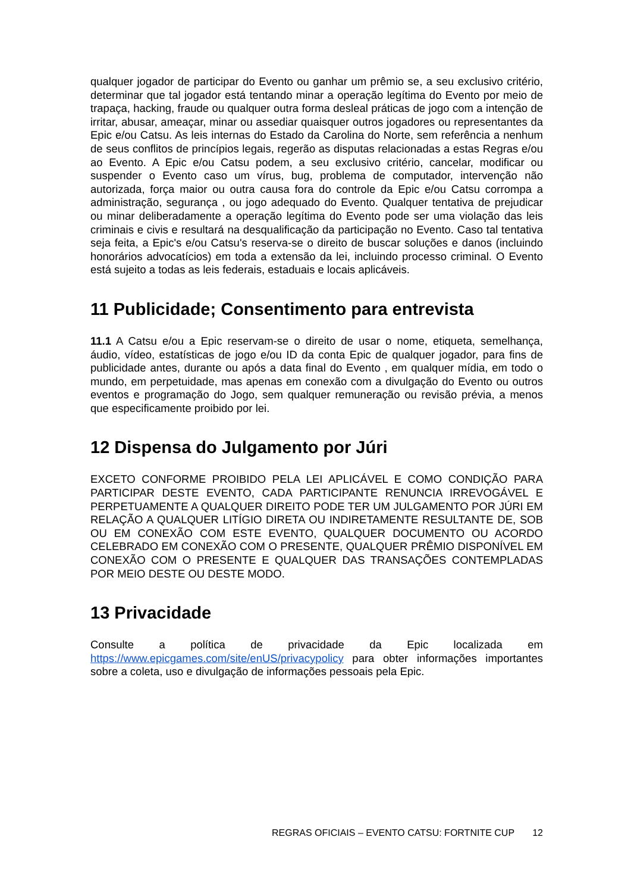qualquer jogador de participar do Evento ou ganhar um prêmio se, a seu exclusivo critério, determinar que tal jogador está tentando minar a operação legítima do Evento por meio de trapaça, hacking, fraude ou qualquer outra forma desleal práticas de jogo com a intenção de irritar, abusar, ameaçar, minar ou assediar quaisquer outros jogadores ou representantes da Epic e/ou Catsu. As leis internas do Estado da Carolina do Norte, sem referência a nenhum de seus conflitos de princípios legais, regerão as disputas relacionadas a estas Regras e/ou ao Evento. A Epic e/ou Catsu podem, a seu exclusivo critério, cancelar, modificar ou suspender o Evento caso um vírus, bug, problema de computador, intervenção não autorizada, força maior ou outra causa fora do controle da Epic e/ou Catsu corrompa a administração, segurança , ou jogo adequado do Evento. Qualquer tentativa de prejudicar ou minar deliberadamente a operação legítima do Evento pode ser uma violação das leis criminais e civis e resultará na desqualificação da participação no Evento. Caso tal tentativa seja feita, a Epic's e/ou Catsu's reserva-se o direito de buscar soluções e danos (incluindo honorários advocatícios) em toda a extensão da lei, incluindo processo criminal. O Evento está sujeito a todas as leis federais, estaduais e locais aplicáveis.
11 Publicidade; Consentimento para entrevista
11.1 A Catsu e/ou a Epic reservam-se o direito de usar o nome, etiqueta, semelhança, áudio, vídeo, estatísticas de jogo e/ou ID da conta Epic de qualquer jogador, para fins de publicidade antes, durante ou após a data final do Evento , em qualquer mídia, em todo o mundo, em perpetuidade, mas apenas em conexão com a divulgação do Evento ou outros eventos e programação do Jogo, sem qualquer remuneração ou revisão prévia, a menos que especificamente proibido por lei.
12 Dispensa do Julgamento por Júri
EXCETO CONFORME PROIBIDO PELA LEI APLICÁVEL E COMO CONDIÇÃO PARA PARTICIPAR DESTE EVENTO, CADA PARTICIPANTE RENUNCIA IRREVOGÁVEL E PERPETUAMENTE A QUALQUER DIREITO PODE TER UM JULGAMENTO POR JÚRI EM RELAÇÃO A QUALQUER LITÍGIO DIRETA OU INDIRETAMENTE RESULTANTE DE, SOB OU EM CONEXÃO COM ESTE EVENTO, QUALQUER DOCUMENTO OU ACORDO CELEBRADO EM CONEXÃO COM O PRESENTE, QUALQUER PRÊMIO DISPONÍVEL EM CONEXÃO COM O PRESENTE E QUALQUER DAS TRANSAÇÕES CONTEMPLADAS POR MEIO DESTE OU DESTE MODO.
13 Privacidade
Consulte a política de privacidade da Epic localizada em https://www.epicgames.com/site/enUS/privacypolicy para obter informações importantes sobre a coleta, uso e divulgação de informações pessoais pela Epic.
REGRAS OFICIAIS – EVENTO CATSU: FORTNITE CUP 12